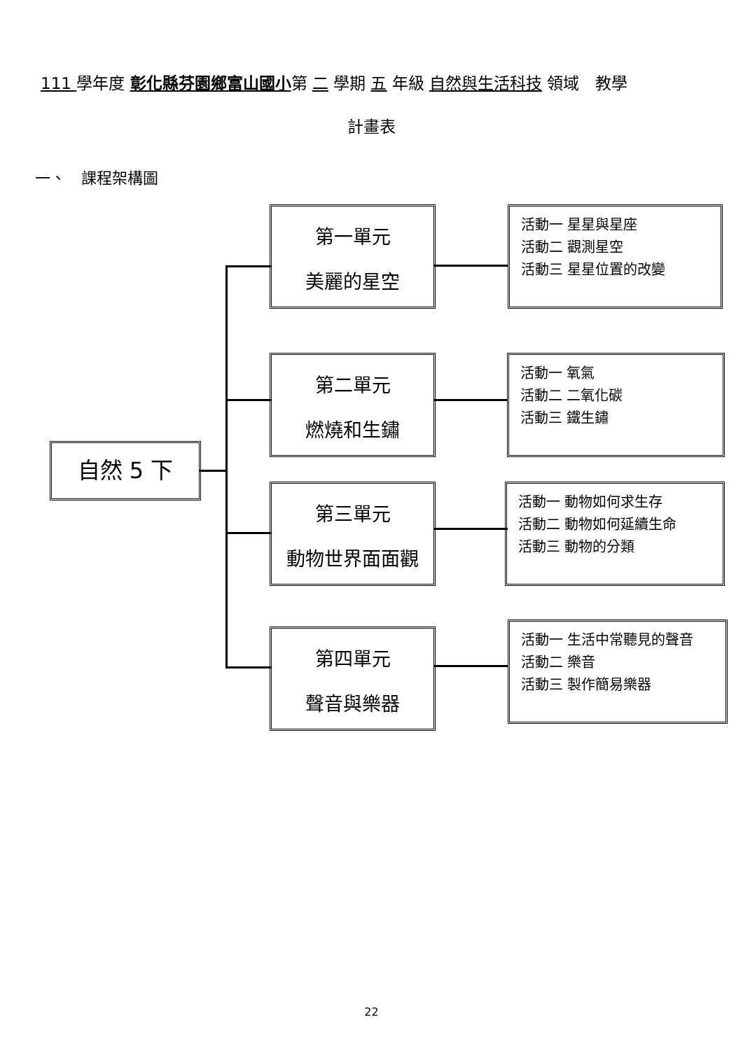111 學年度 彰化縣芬園鄉富山國小第 二 學期 五 年級 自然與生活科技 領域　教學
計畫表
一、　課程架構圖
自然 5 下
第一單元
美麗的星空
活動一 星星與星座
活動二 觀測星空
活動三 星星位置的改變
第二單元
燃燒和生鏽
活動一 氧氣
活動二 二氧化碳
活動三 鐵生鏽
第三單元
動物世界面面觀
活動一 動物如何求生存
活動二 動物如何延續生命
活動三 動物的分類
第四單元
聲音與樂器
活動一 生活中常聽見的聲音
活動二 樂音
活動三 製作簡易樂器
22